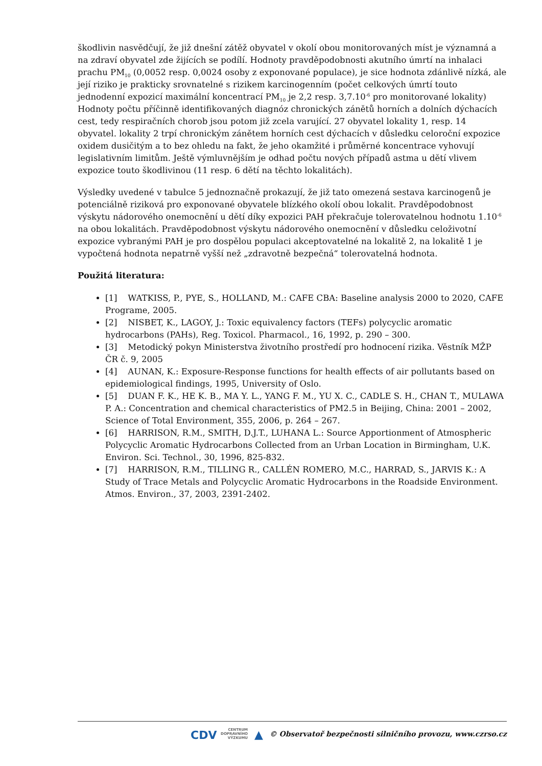škodlivin nasvědčují, že již dnešní zátěž obyvatel v okolí obou monitorovaných míst je významná a na zdraví obyvatel zde žijících se podílí. Hodnoty pravděpodobnosti akutního úmrtí na inhalaci prachu PM<sub>10</sub> (0,0052 resp. 0,0024 osoby z exponované populace), je sice hodnota zdánlivě nízká, ale její riziko je prakticky srovnatelné s rizikem karcinogenním (počet celkových úmrtí touto jednodenní expozicí maximální koncentrací PM<sub>10</sub> je 2,2 resp. 3,7.10<sup>-6</sup> pro monitorované lokality) Hodnoty počtu příčinně identifikovaných diagnóz chronických zánětů horních a dolních dýchacích cest, tedy respiračních chorob jsou potom již zcela varující. 27 obyvatel lokality 1, resp. 14 obyvatel. lokality 2 trpí chronickým zánětem horních cest dýchacích v důsledku celoroční expozice oxidem dusičitým a to bez ohledu na fakt, že jeho okamžité i průměrné koncentrace vyhovují legislativním limitům. Ještě výmluvnějším je odhad počtu nových případů astma u dětí vlivem expozice touto škodlivinou (11 resp. 6 dětí na těchto lokalitách).
Výsledky uvedené v tabulce 5 jednoznačně prokazují, že již tato omezená sestava karcinogenů je potenciálně riziková pro exponované obyvatele blízkého okolí obou lokalit. Pravděpodobnost výskytu nádorového onemocnění u dětí díky expozici PAH překračuje tolerovatelnou hodnotu 1.10<sup>-6</sup> na obou lokalitách. Pravděpodobnost výskytu nádorového onemocnění v důsledku celoživotní expozice vybranými PAH je pro dospělou populaci akceptovatelné na lokalitě 2, na lokalitě 1 je vypočtená hodnota nepatrně vyšší než „zdravotně bezpečná“ tolerovatelná hodnota.
Použitá literatura:
[1] WATKISS, P., PYE, S., HOLLAND, M.: CAFE CBA: Baseline analysis 2000 to 2020, CAFE Programe, 2005.
[2] NISBET, K., LAGOY, J.: Toxic equivalency factors (TEFs) polycyclic aromatic hydrocarbons (PAHs), Reg. Toxicol. Pharmacol., 16, 1992, p. 290 – 300.
[3] Metodický pokyn Ministerstva životního prostředí pro hodnocení rizika. Věstník MŽP ČR č. 9, 2005
[4] AUNAN, K.: Exposure-Response functions for health effects of air pollutants based on epidemiological findings, 1995, University of Oslo.
[5] DUAN F. K., HE K. B., MA Y. L., YANG F. M., YU X. C., CADLE S. H., CHAN T., MULAWA P. A.: Concentration and chemical characteristics of PM2.5 in Beijing, China: 2001 – 2002, Science of Total Environment, 355, 2006, p. 264 – 267.
[6] HARRISON, R.M., SMITH, D.J.T., LUHANA L.: Source Apportionment of Atmospheric Polycyclic Aromatic Hydrocarbons Collected from an Urban Location in Birmingham, U.K. Environ. Sci. Technol., 30, 1996, 825-832.
[7] HARRISON, R.M., TILLING R., CALLÉN ROMERO, M.C., HARRAD, S., JARVIS K.: A Study of Trace Metals and Polycyclic Aromatic Hydrocarbons in the Roadside Environment. Atmos. Environ., 37, 2003, 2391-2402.
CDV CENTRUM
DOPRAVNÍHO
VÝZKUMU ▲ © Observatoř bezpečnosti silničního provozu, www.czrso.cz